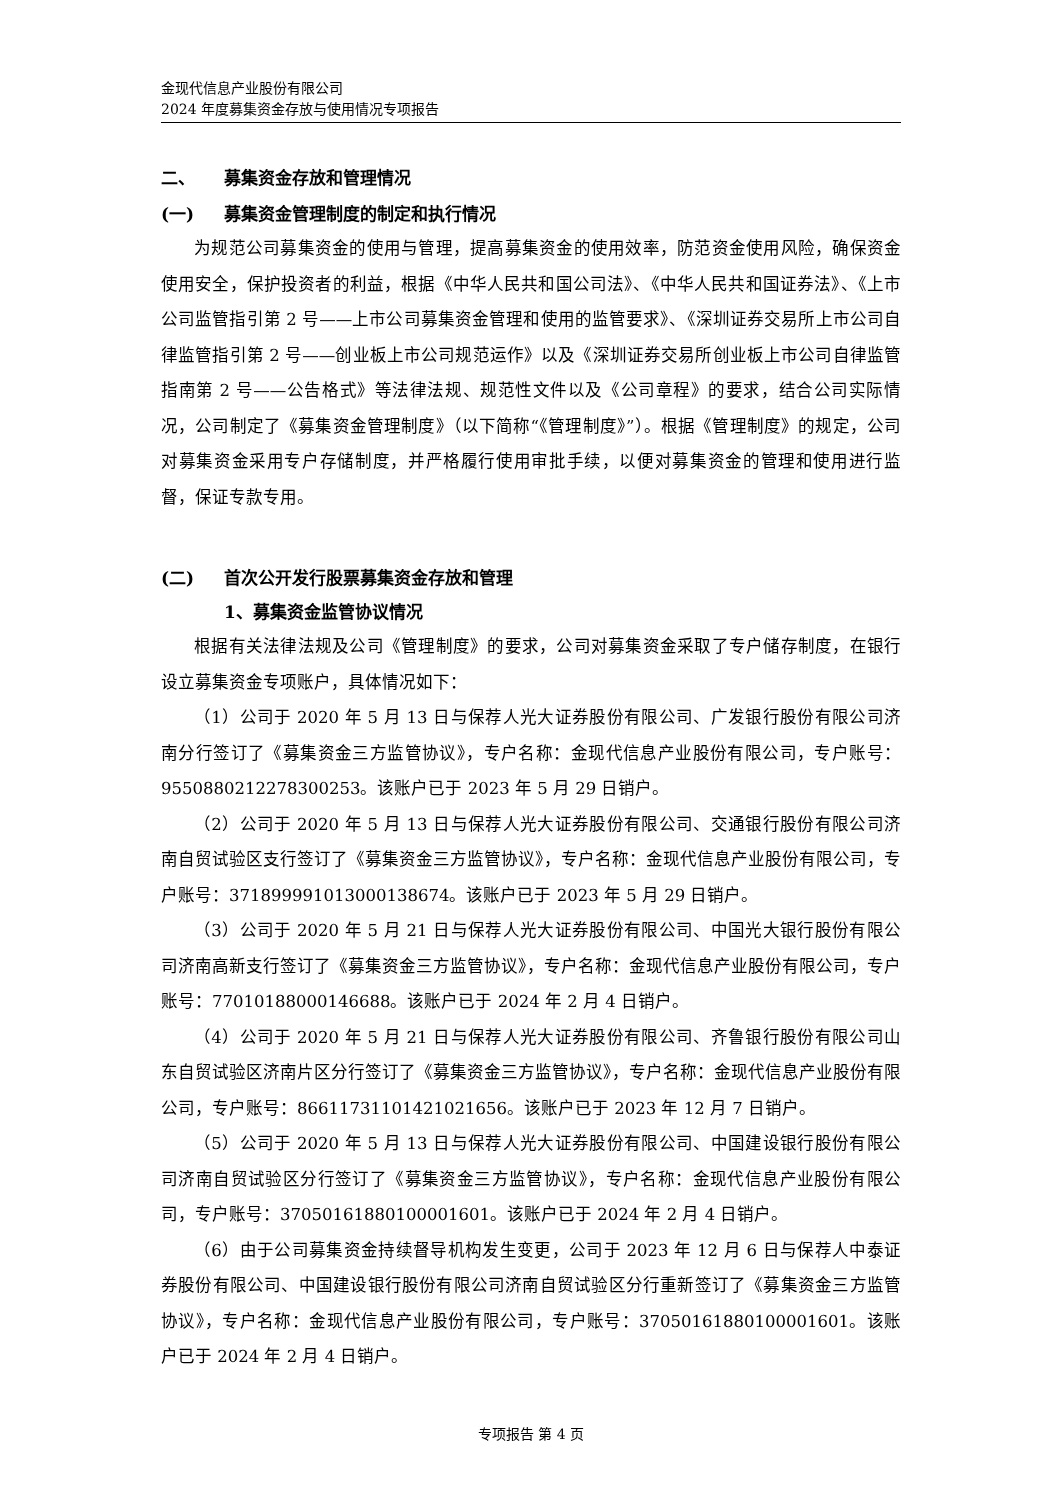金现代信息产业股份有限公司
2024 年度募集资金存放与使用情况专项报告
二、 募集资金存放和管理情况
(一) 募集资金管理制度的制定和执行情况
为规范公司募集资金的使用与管理，提高募集资金的使用效率，防范资金使用风险，确保资金使用安全，保护投资者的利益，根据《中华人民共和国公司法》、《中华人民共和国证券法》、《上市公司监管指引第 2 号——上市公司募集资金管理和使用的监管要求》、《深圳证券交易所上市公司自律监管指引第 2 号——创业板上市公司规范运作》以及《深圳证券交易所创业板上市公司自律监管指南第 2 号——公告格式》等法律法规、规范性文件以及《公司章程》的要求，结合公司实际情况，公司制定了《募集资金管理制度》（以下简称“《管理制度》”）。根据《管理制度》的规定，公司对募集资金采用专户存储制度，并严格履行使用审批手续，以便对募集资金的管理和使用进行监督，保证专款专用。
(二) 首次公开发行股票募集资金存放和管理
1、募集资金监管协议情况
根据有关法律法规及公司《管理制度》的要求，公司对募集资金采取了专户储存制度，在银行设立募集资金专项账户，具体情况如下：
（1）公司于 2020 年 5 月 13 日与保荐人光大证券股份有限公司、广发银行股份有限公司济南分行签订了《募集资金三方监管协议》，专户名称：金现代信息产业股份有限公司，专户账号：9550880212278300253。该账户已于 2023 年 5 月 29 日销户。
（2）公司于 2020 年 5 月 13 日与保荐人光大证券股份有限公司、交通银行股份有限公司济南自贸试验区支行签订了《募集资金三方监管协议》，专户名称：金现代信息产业股份有限公司，专户账号：371899991013000138674。该账户已于 2023 年 5 月 29 日销户。
（3）公司于 2020 年 5 月 21 日与保荐人光大证券股份有限公司、中国光大银行股份有限公司济南高新支行签订了《募集资金三方监管协议》，专户名称：金现代信息产业股份有限公司，专户账号：77010188000146688。该账户已于 2024 年 2 月 4 日销户。
（4）公司于 2020 年 5 月 21 日与保荐人光大证券股份有限公司、齐鲁银行股份有限公司山东自贸试验区济南片区分行签订了《募集资金三方监管协议》，专户名称：金现代信息产业股份有限公司，专户账号：86611731101421021656。该账户已于 2023 年 12 月 7 日销户。
（5）公司于 2020 年 5 月 13 日与保荐人光大证券股份有限公司、中国建设银行股份有限公司济南自贸试验区分行签订了《募集资金三方监管协议》，专户名称：金现代信息产业股份有限公司，专户账号：37050161880100001601。该账户已于 2024 年 2 月 4 日销户。
（6）由于公司募集资金持续督导机构发生变更，公司于 2023 年 12 月 6 日与保荐人中泰证券股份有限公司、中国建设银行股份有限公司济南自贸试验区分行重新签订了《募集资金三方监管协议》，专户名称：金现代信息产业股份有限公司，专户账号：37050161880100001601。该账户已于 2024 年 2 月 4 日销户。
专项报告 第 4 页